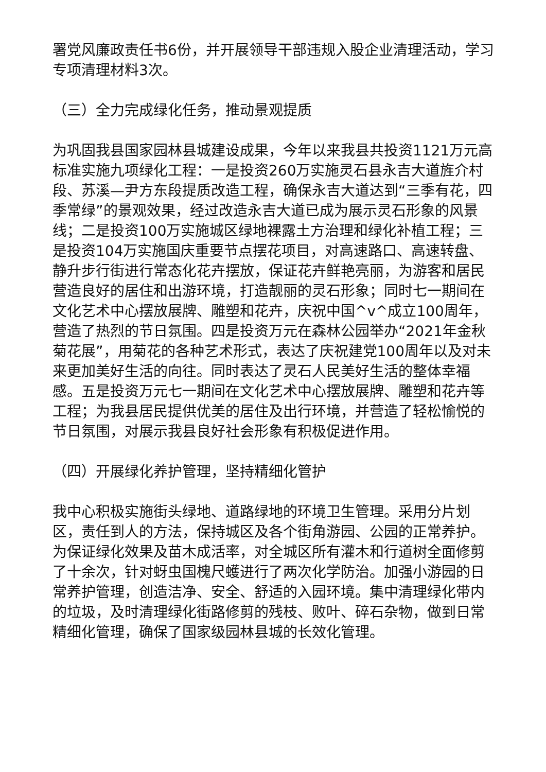署党风廉政责任书6份，并开展领导干部违规入股企业清理活动，学习专项清理材料3次。
（三）全力完成绿化任务，推动景观提质
为巩固我县国家园林县城建设成果，今年以来我县共投资1121万元高标准实施九项绿化工程：一是投资260万实施灵石县永吉大道旌介村段、苏溪—尹方东段提质改造工程，确保永吉大道达到“三季有花，四季常绿”的景观效果，经过改造永吉大道已成为展示灵石形象的风景线；二是投资100万实施城区绿地裸露土方治理和绿化补植工程；三是投资104万实施国庆重要节点摆花项目，对高速路口、高速转盘、静升步行街进行常态化花卉摆放，保证花卉鲜艳亮丽，为游客和居民营造良好的居住和出游环境，打造靓丽的灵石形象；同时七一期间在文化艺术中心摆放展牌、雕塑和花卉，庆祝中国^v^成立100周年，营造了热烈的节日氛围。四是投资万元在森林公园举办“2021年金秋菊花展”，用菊花的各种艺术形式，表达了庆祝建党100周年以及对未来更加美好生活的向往。同时表达了灵石人民美好生活的整体幸福感。五是投资万元七一期间在文化艺术中心摆放展牌、雕塑和花卉等工程；为我县居民提供优美的居住及出行环境，并营造了轻松愉悦的节日氛围，对展示我县良好社会形象有积极促进作用。
（四）开展绿化养护管理，坚持精细化管护
我中心积极实施街头绿地、道路绿地的环境卫生管理。采用分片划区，责任到人的方法，保持城区及各个街角游园、公园的正常养护。为保证绿化效果及苗木成活率，对全城区所有灌木和行道树全面修剪了十余次，针对蚜虫国槐尺蠖进行了两次化学防治。加强小游园的日常养护管理，创造洁净、安全、舒适的入园环境。集中清理绿化带内的垃圾，及时清理绿化街路修剪的残枝、败叶、碎石杂物，做到日常精细化管理，确保了国家级园林县城的长效化管理。